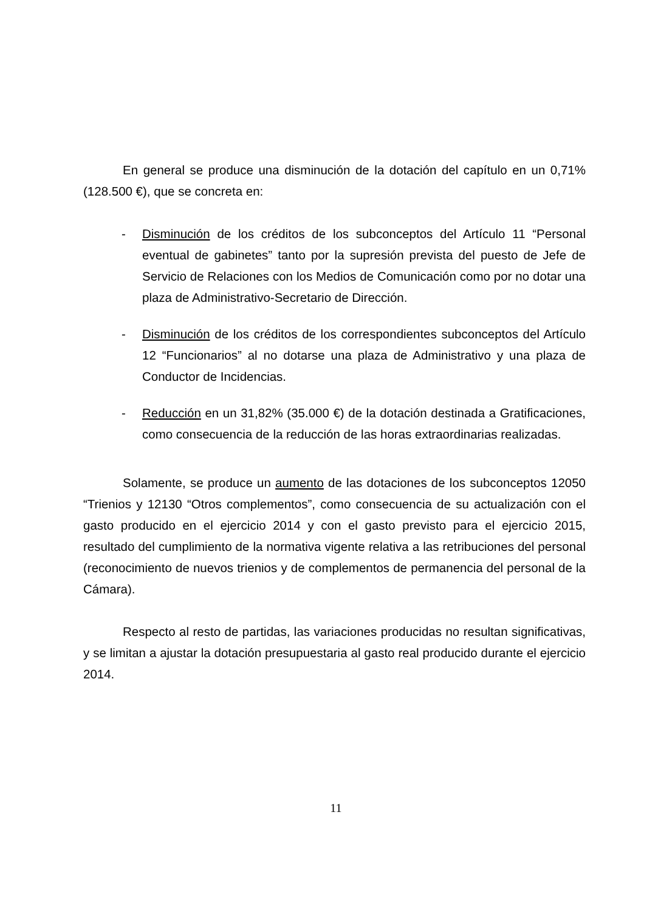En general se produce una disminución de la dotación del capítulo en un 0,71% (128.500 €), que se concreta en:
- Disminución de los créditos de los subconceptos del Artículo 11 “Personal eventual de gabinetes” tanto por la supresión prevista del puesto de Jefe de Servicio de Relaciones con los Medios de Comunicación como por no dotar una plaza de Administrativo-Secretario de Dirección.
- Disminución de los créditos de los correspondientes subconceptos del Artículo 12 “Funcionarios” al no dotarse una plaza de Administrativo y una plaza de Conductor de Incidencias.
- Reducción en un 31,82% (35.000 €) de la dotación destinada a Gratificaciones, como consecuencia de la reducción de las horas extraordinarias realizadas.
Solamente, se produce un aumento de las dotaciones de los subconceptos 12050 “Trienios y 12130 “Otros complementos”, como consecuencia de su actualización con el gasto producido en el ejercicio 2014 y con el gasto previsto para el ejercicio 2015, resultado del cumplimiento de la normativa vigente relativa a las retribuciones del personal (reconocimiento de nuevos trienios y de complementos de permanencia del personal de la Cámara).
Respecto al resto de partidas, las variaciones producidas no resultan significativas, y se limitan a ajustar la dotación presupuestaria al gasto real producido durante el ejercicio 2014.
11